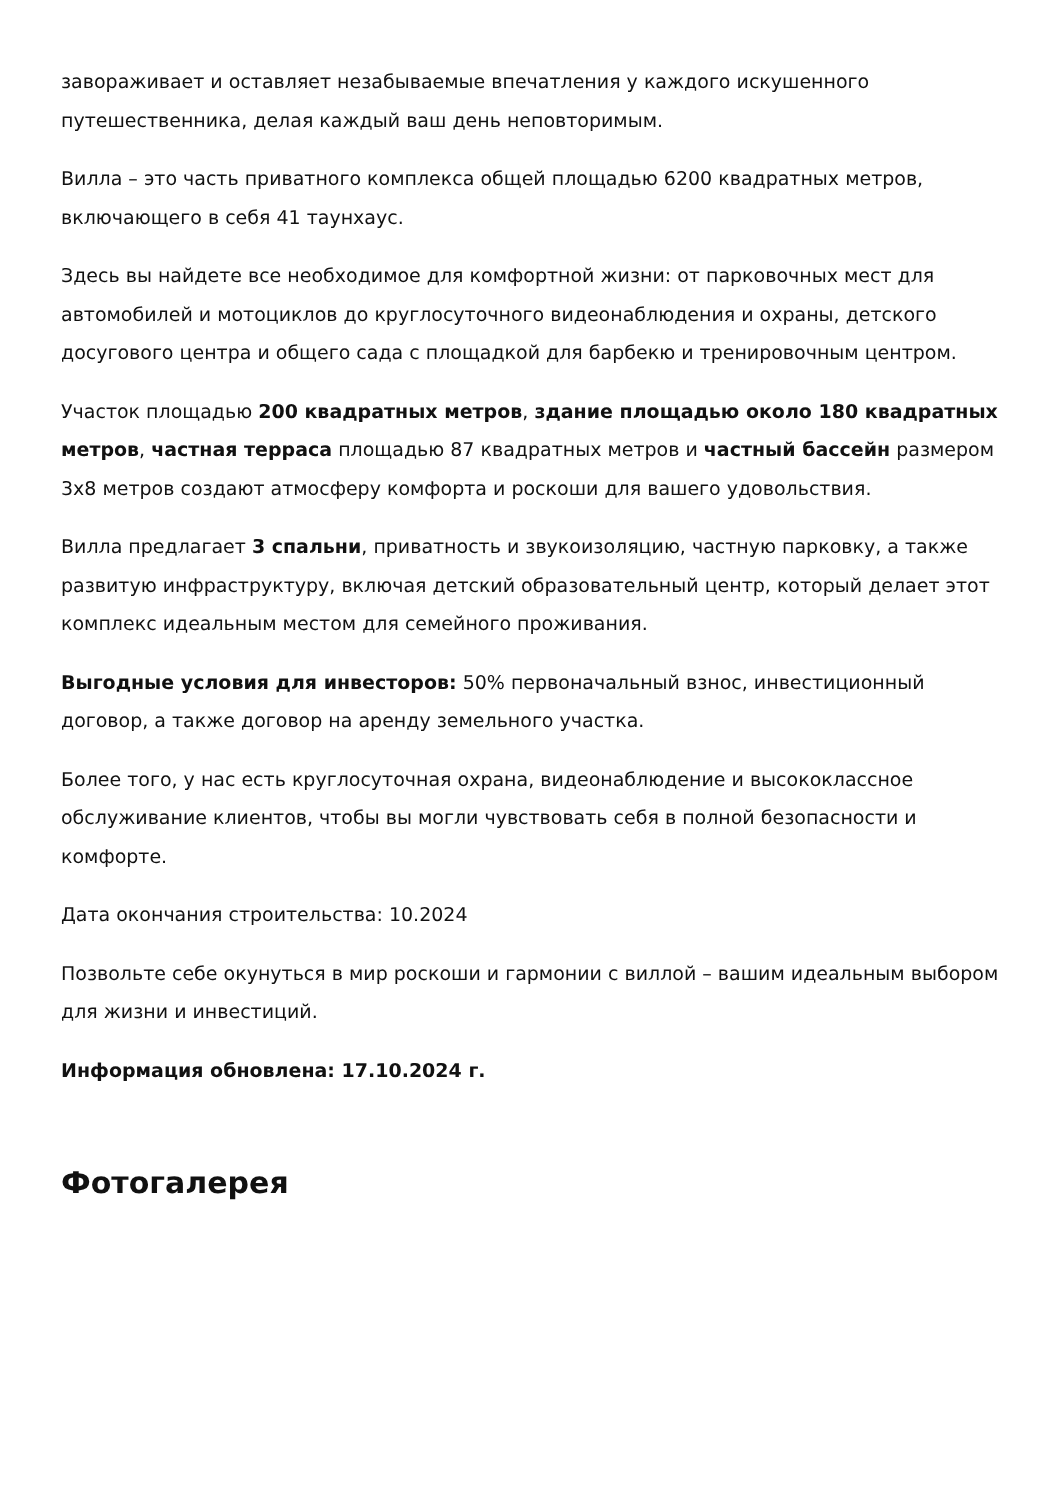завораживает и оставляет незабываемые впечатления у каждого искушенного путешественника, делая каждый ваш день неповторимым.
Вилла – это часть приватного комплекса общей площадью 6200 квадратных метров, включающего в себя 41 таунхаус.
Здесь вы найдете все необходимое для комфортной жизни: от парковочных мест для автомобилей и мотоциклов до круглосуточного видеонаблюдения и охраны, детского досугового центра и общего сада с площадкой для барбекю и тренировочным центром.
Участок площадью 200 квадратных метров, здание площадью около 180 квадратных метров, частная терраса площадью 87 квадратных метров и частный бассейн размером 3x8 метров создают атмосферу комфорта и роскоши для вашего удовольствия.
Вилла предлагает 3 спальни, приватность и звукоизоляцию, частную парковку, а также развитую инфраструктуру, включая детский образовательный центр, который делает этот комплекс идеальным местом для семейного проживания.
Выгодные условия для инвесторов: 50% первоначальный взнос, инвестиционный договор, а также договор на аренду земельного участка.
Более того, у нас есть круглосуточная охрана, видеонаблюдение и высококлассное обслуживание клиентов, чтобы вы могли чувствовать себя в полной безопасности и комфорте.
Дата окончания строительства: 10.2024
Позвольте себе окунуться в мир роскоши и гармонии с виллой – вашим идеальным выбором для жизни и инвестиций.
Информация обновлена: 17.10.2024 г.
Фотогалерея